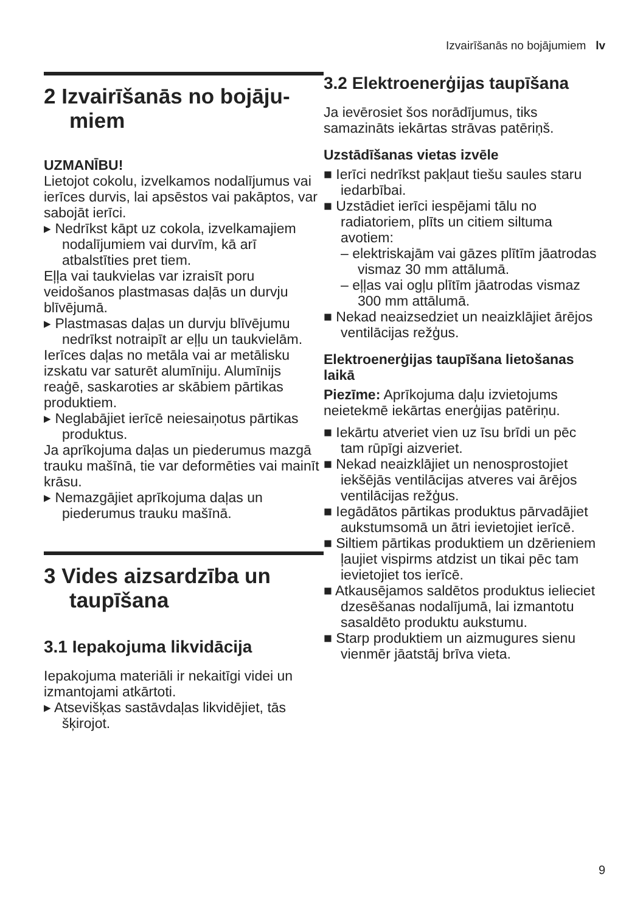Izvairīšanās no bojājumiem lv
2 Izvairīšanās no bojāju-miem
UZMANĪBU!
Lietojot cokolu, izvelkamos nodalījumus vai ierīces durvis, lai apsēstos vai pakāptos, var sabojāt ierīci.
▸ Nedrīkst kāpt uz cokola, izvelkamajiem nodalījumiem vai durvīm, kā arī atbalstīties pret tiem.
Eļļa vai taukvielas var izraisīt poru veidošanos plastmasas daļās un durvju blīvējumā.
▸ Plastmasas daļas un durvju blīvējumu nedrīkst notraipīt ar eļļu un taukvielām.
Ierīces daļas no metāla vai ar metālisku izskatu var saturēt alumīniju. Alumīnijs reaģē, saskaroties ar skābiem pārtikas produktiem.
▸ Neglabājiet ierīcē neiesaiņotus pārtikas produktus.
Ja aprīkojuma daļas un piederumus mazgā trauku mašīnā, tie var deformēties vai mainīt krāsu.
▸ Nemazgājiet aprīkojuma daļas un piederumus trauku mašīnā.
3 Vides aizsardzība un taupīšana
3.1 Iepakojuma likvidācija
Iepakojuma materiāli ir nekaitīgi videi un izmantojami atkārtoti.
▸ Atsevišķas sastāvdaļas likvidējiet, tās šķirojot.
3.2 Elektroenerģijas taupīšana
Ja ievērosiet šos norādījumus, tiks samazināts iekārtas strāvas patēriņš.
Uzstādīšanas vietas izvēle
■ Ierīci nedrīkst pakļaut tiešu saules staru iedarbībai.
■ Uzstādiet ierīci iespējami tālu no radiatoriem, plīts un citiem siltuma avotiem:
– elektriskajām vai gāzes plītīm jāatrodas vismaz 30 mm attālumā.
– eļļas vai ogļu plītīm jāatrodas vismaz 300 mm attālumā.
■ Nekad neaizsedziet un neaizklājiet ārējos ventilācijas režģus.
Elektroenerģijas taupīšana lietošanas laikā
Piezīme: Aprīkojuma daļu izvietojums neietekmē iekārtas enerģijas patēriņu.
■ Iekārtu atveriet vien uz īsu brīdi un pēc tam rūpīgi aizveriet.
■ Nekad neaizklājiet un nenosprostojiet iekšējās ventilācijas atveres vai ārējos ventilācijas režģus.
■ Iegādātos pārtikas produktus pārvadājiet aukstumsomā un ātri ievietojiet ierīcē.
■ Siltiem pārtikas produktiem un dzērieniem ļaujiet vispirms atdzist un tikai pēc tam ievietojiet tos ierīcē.
■ Atkausējamos saldētos produktus ielieciet dzesēšanas nodalījumā, lai izmantotu sasaldēto produktu aukstumu.
■ Starp produktiem un aizmugures sienu vienmēr jāatstāj brīva vieta.
9